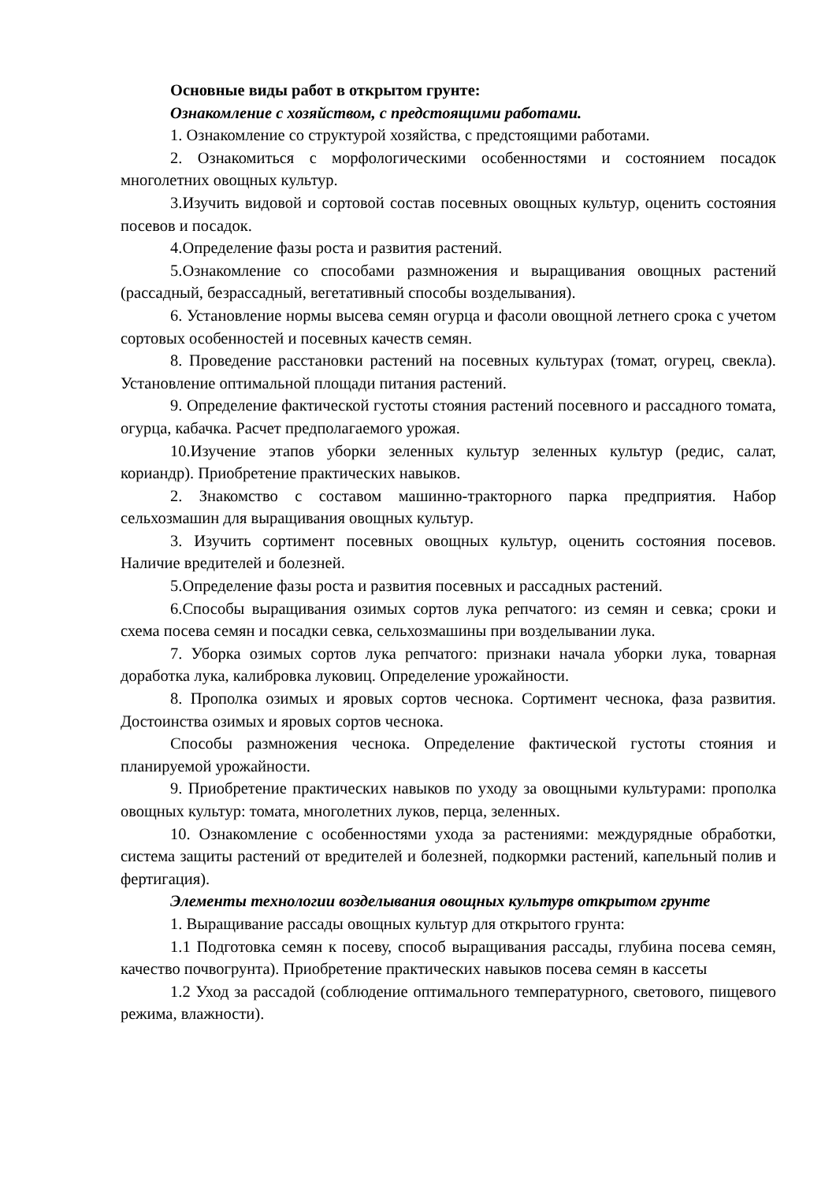Основные виды работ в открытом грунте:
Ознакомление с хозяйством, с предстоящими работами.
1. Ознакомление со структурой хозяйства, с предстоящими работами.
2. Ознакомиться с морфологическими особенностями и состоянием посадок многолетних овощных культур.
3.Изучить видовой и сортовой состав посевных овощных культур, оценить состояния посевов и посадок.
4.Определение фазы роста и развития растений.
5.Ознакомление со способами размножения и выращивания овощных растений (рассадный, безрассадный, вегетативный способы возделывания).
6. Установление нормы высева семян огурца и фасоли овощной летнего срока с учетом сортовых особенностей и посевных качеств семян.
8. Проведение расстановки растений на посевных культурах (томат, огурец, свекла). Установление оптимальной площади питания растений.
9. Определение фактической густоты стояния растений посевного и рассадного томата, огурца, кабачка. Расчет предполагаемого урожая.
10.Изучение этапов уборки зеленных культур зеленных культур (редис, салат, кориандр). Приобретение практических навыков.
2. Знакомство с составом машинно-тракторного парка предприятия. Набор сельхозмашин для выращивания овощных культур.
3. Изучить сортимент посевных овощных культур, оценить состояния посевов. Наличие вредителей и болезней.
5.Определение фазы роста и развития посевных и рассадных растений.
6.Способы выращивания озимых сортов лука репчатого: из семян и севка; сроки и схема посева семян и посадки севка, сельхозмашины при возделывании лука.
7. Уборка озимых сортов лука репчатого: признаки начала уборки лука, товарная доработка лука, калибровка луковиц. Определение урожайности.
8. Прополка озимых и яровых сортов чеснока. Сортимент чеснока, фаза развития. Достоинства озимых и яровых сортов чеснока.
Способы размножения чеснока. Определение фактической густоты стояния и планируемой урожайности.
9. Приобретение практических навыков по уходу за овощными культурами: прополка овощных культур: томата, многолетних луков, перца, зеленных.
10. Ознакомление с особенностями ухода за растениями: междурядные обработки, система защиты растений от вредителей и болезней, подкормки растений, капельный полив и фертигация).
Элементы технологии возделывания овощных культурв открытом грунте
1. Выращивание рассады овощных культур для открытого грунта:
1.1 Подготовка семян к посеву, способ выращивания рассады, глубина посева семян, качество почвогрунта). Приобретение практических навыков посева семян в кассеты
1.2 Уход за рассадой (соблюдение оптимального температурного, светового, пищевого режима, влажности).